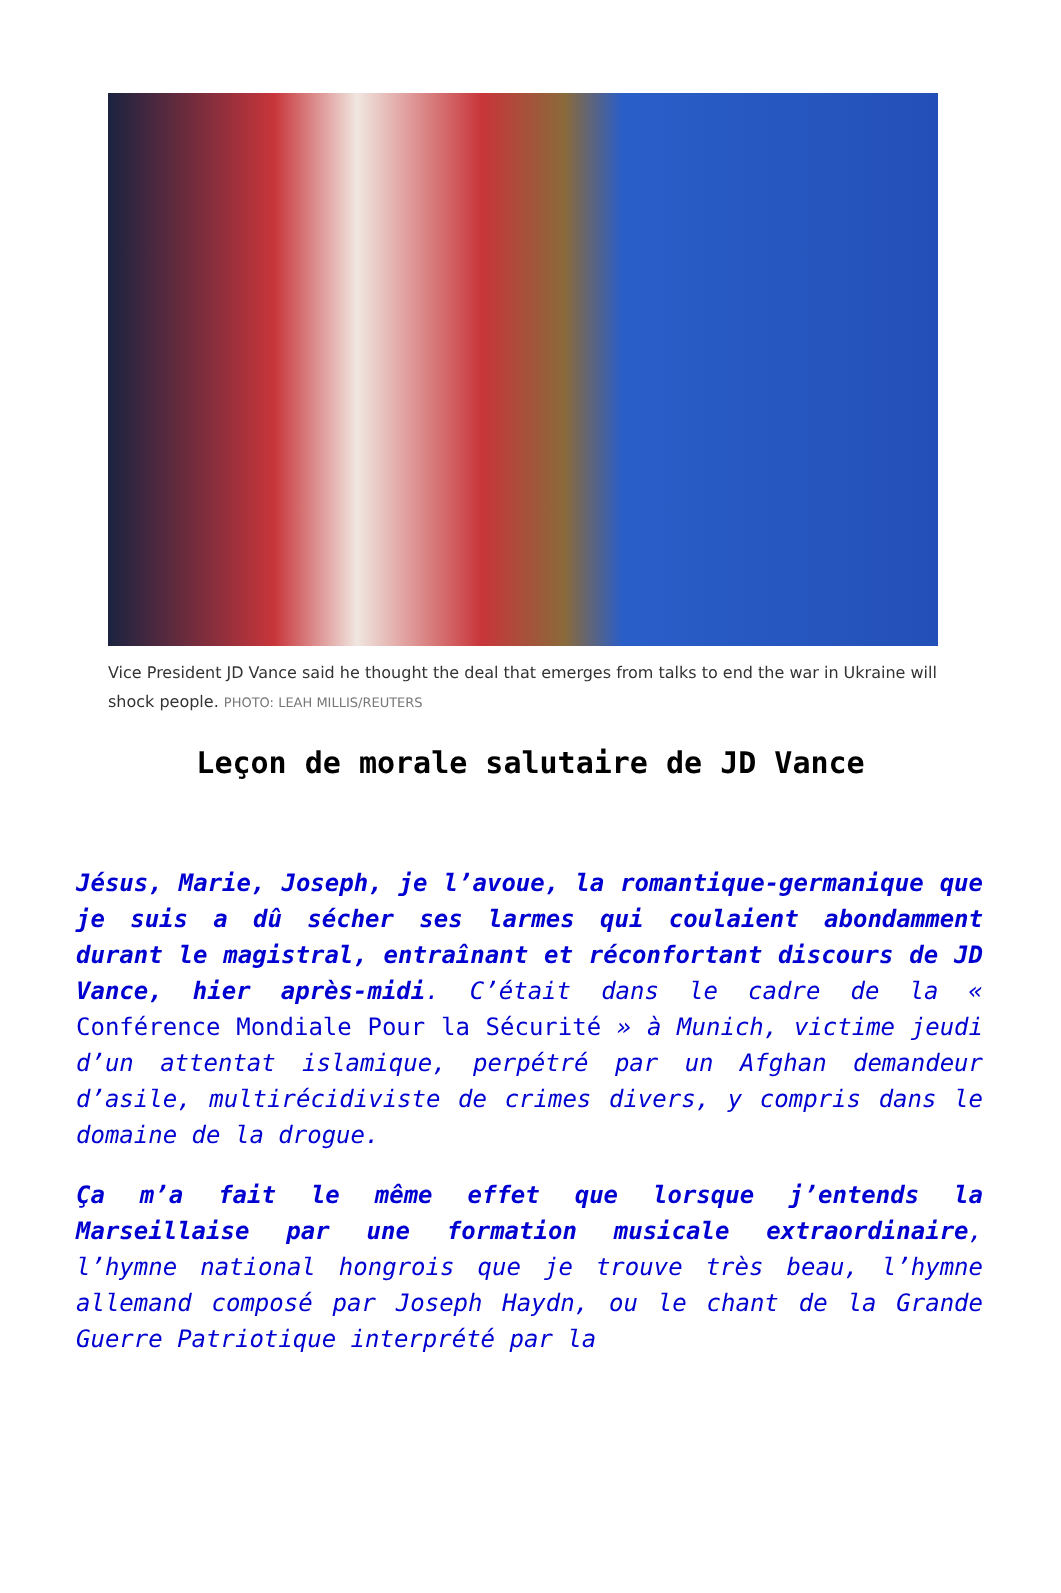Vice President JD Vance said he thought the deal that emerges from talks to end the war in Ukraine will shock people. PHOTO: LEAH MILLIS/REUTERS
Leçon de morale salutaire de JD Vance
Jésus, Marie, Joseph, je l’avoue, la romantique-germanique que je suis a dû sécher ses larmes qui coulaient abondamment durant le magistral, entraînant et réconfortant discours de JD Vance, hier après-midi. C’était dans le cadre de la « Conférence Mondiale Pour la Sécurité » à Munich, victime jeudi d’un attentat islamique, perpétré par un Afghan demandeur d’asile, multirécidiviste de crimes divers, y compris dans le domaine de la drogue.
Ça m’a fait le même effet que lorsque j’entends la Marseillaise par une formation musicale extraordinaire, l’hymne national hongrois que je trouve très beau, l’hymne allemand composé par Joseph Haydn, ou le chant de la Grande Guerre Patriotique interprété par la